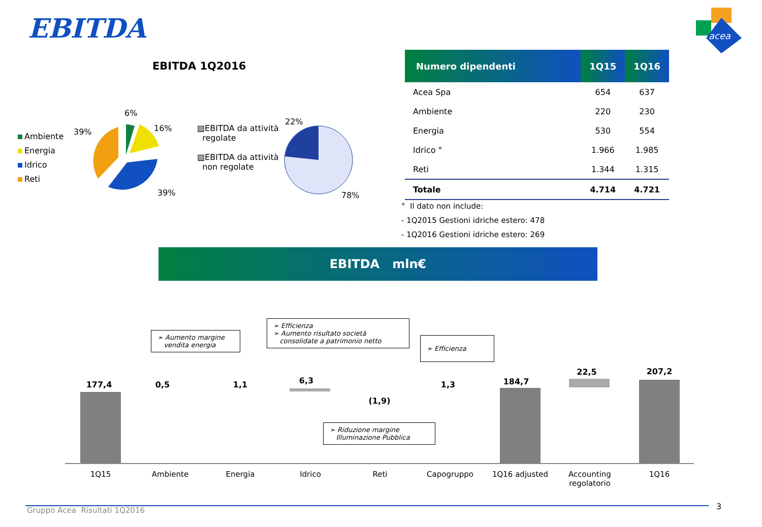EBITDA
acea
EBITDA 1Q2016
Ambiente
Energia
Idrico
Reti
39%
6%
16%
39%
▧EBITDA da attività
regolate
▨EBITDA da attività
non regolate
22%
78%
| Numero dipendenti | 1Q15 | 1Q16 |
| --- | --- | --- |
| Acea Spa | 654 | 637 |
| Ambiente | 220 | 230 |
| Energia | 530 | 554 |
| Idrico ° | 1.966 | 1.985 |
| Reti | 1.344 | 1.315 |
| Totale | 4.714 | 4.721 |
° Il dato non include:
- 1Q2015 Gestioni idriche estero: 478
- 1Q2016 Gestioni idriche estero: 269
EBITDA mln€
➢ Aumento margine
vendita energia
➢ Efficienza
➢ Aumento risultato società
consolidate a patrimonio netto
➢ Efficienza
➢ Riduzione margine
Illuminazione Pubblica
177,4 0,5 1,1 6,3
(1,9)
1,3 184,7
22,5 207,2
1Q15 Ambiente Energia Idrico Reti Capogruppo 1Q16 adjusted
Accounting
regolatorio
1Q16
Gruppo Acea Risultati 1Q2016 3